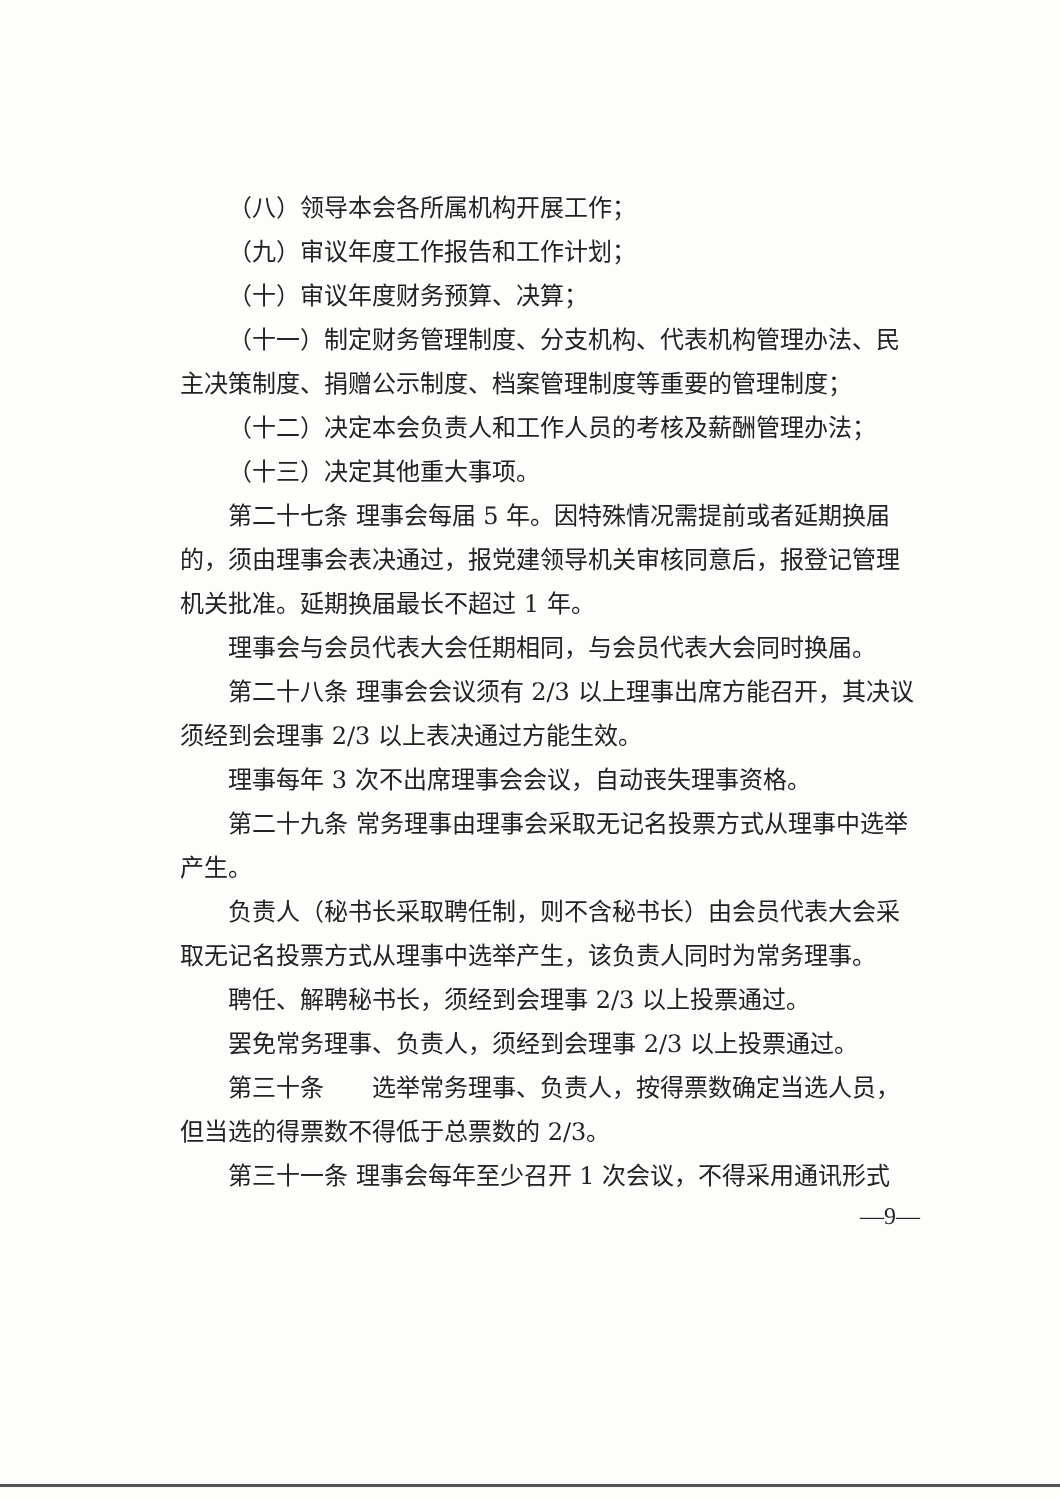（八）领导本会各所属机构开展工作；
（九）审议年度工作报告和工作计划；
（十）审议年度财务预算、决算；
（十一）制定财务管理制度、分支机构、代表机构管理办法、民主决策制度、捐赠公示制度、档案管理制度等重要的管理制度；
（十二）决定本会负责人和工作人员的考核及薪酬管理办法；
（十三）决定其他重大事项。
第二十七条 理事会每届 5 年。因特殊情况需提前或者延期换届的，须由理事会表决通过，报党建领导机关审核同意后，报登记管理机关批准。延期换届最长不超过 1 年。
理事会与会员代表大会任期相同，与会员代表大会同时换届。
第二十八条 理事会会议须有 2/3 以上理事出席方能召开，其决议须经到会理事 2/3 以上表决通过方能生效。
理事每年 3 次不出席理事会会议，自动丧失理事资格。
第二十九条 常务理事由理事会采取无记名投票方式从理事中选举产生。
负责人（秘书长采取聘任制，则不含秘书长）由会员代表大会采取无记名投票方式从理事中选举产生，该负责人同时为常务理事。
聘任、解聘秘书长，须经到会理事 2/3 以上投票通过。
罢免常务理事、负责人，须经到会理事 2/3 以上投票通过。
第三十条　　选举常务理事、负责人，按得票数确定当选人员，但当选的得票数不得低于总票数的 2/3。
第三十一条 理事会每年至少召开 1 次会议，不得采用通讯形式
—9—